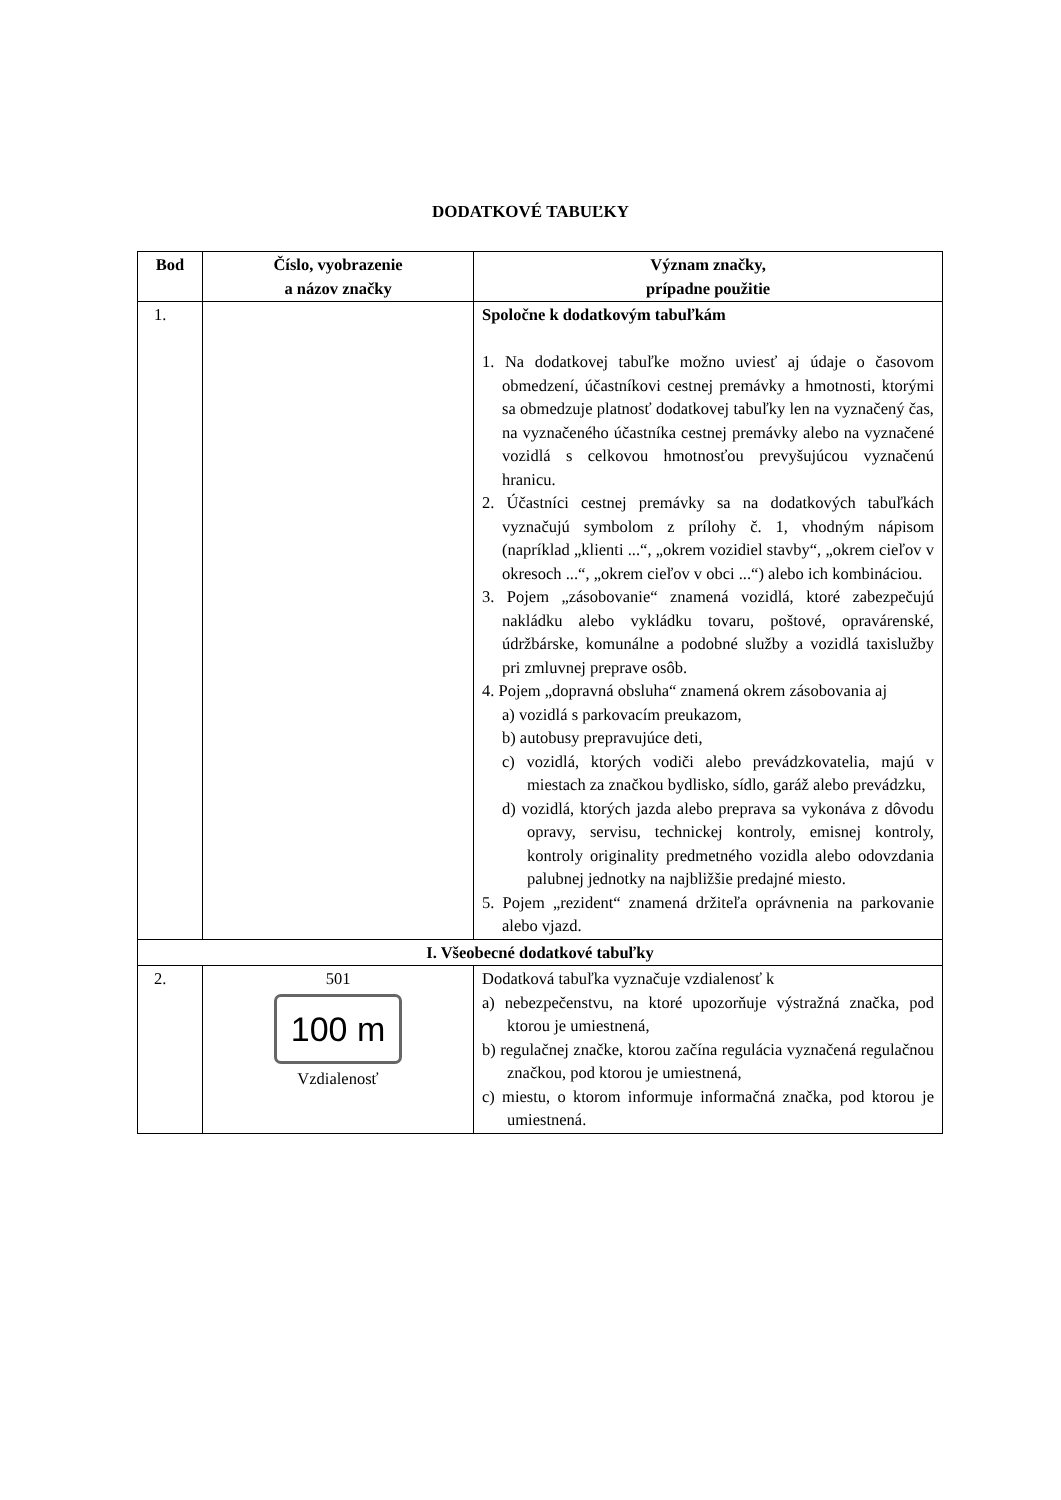DODATKOVÉ TABUĽKY
| Bod | Číslo, vyobrazenie a názov značky | Význam značky, prípadne použitie |
| --- | --- | --- |
| 1. | | Spoločne k dodatkovým tabuľkám 1. Na dodatkovej tabuľke možno uviesť aj údaje o časovom obmedzení, účastníkovi cestnej premávky a hmotnosti, ktorými sa obmedzuje platnosť dodatkovej tabuľky len na vyznačený čas, na vyznačeného účastníka cestnej premávky alebo na vyznačené vozidlá s celkovou hmotnosťou prevyšujúcou vyznačenú hranicu. 2. Účastníci cestnej premávky sa na dodatkových tabuľkách vyznačujú symbolom z prílohy č. 1, vhodným nápisom (napríklad „klienti ...“, „okrem vozidiel stavby“, „okrem cieľov v okresoch ...“, „okrem cieľov v obci ...“) alebo ich kombináciou. 3. Pojem „zásobovanie“ znamená vozidlá, ktoré zabezpečujú nakládku alebo vykládku tovaru, poštové, opravárenské, údržbárske, komunálne a podobné služby a vozidlá taxislužby pri zmluvnej preprave osôb. 4. Pojem „dopravná obsluha“ znamená okrem zásobovania aj a) vozidlá s parkovacím preukazom, b) autobusy prepravujúce deti, c) vozidlá, ktorých vodiči alebo prevádzkovatelia, majú v miestach za značkou bydlisko, sídlo, garáž alebo prevádzku, d) vozidlá, ktorých jazda alebo preprava sa vykonáva z dôvodu opravy, servisu, technickej kontroly, emisnej kontroly, kontroly originality predmetného vozidla alebo odovzdania palubnej jednotky na najbližšie predajné miesto. 5. Pojem „rezident“ znamená držiteľa oprávnenia na parkovanie alebo vjazd. |
| I. Všeobecné dodatkové tabuľky | | |
| 2. | 501 100 m Vzdialenosť | Dodatková tabuľka vyznačuje vzdialenosť k a) nebezpečenstvu, na ktoré upozorňuje výstražná značka, pod ktorou je umiestnená, b) regulačnej značke, ktorou začína regulácia vyznačená regulačnou značkou, pod ktorou je umiestnená, c) miestu, o ktorom informuje informačná značka, pod ktorou je umiestnená. |